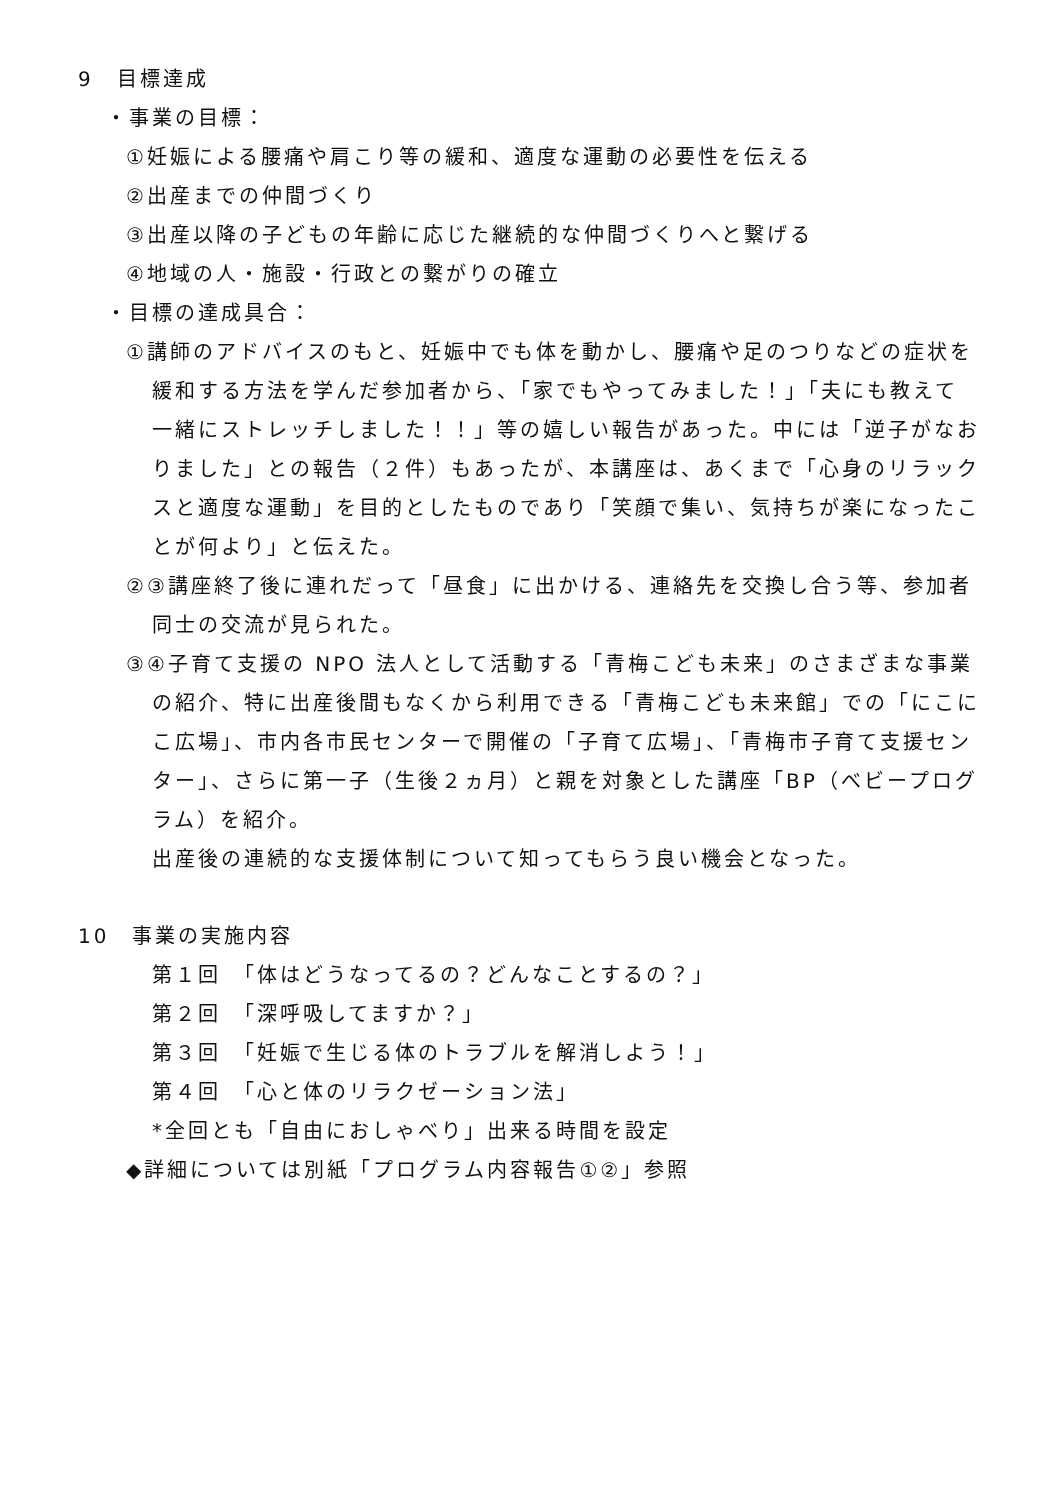9　目標達成
・事業の目標：
①妊娠による腰痛や肩こり等の緩和、適度な運動の必要性を伝える
②出産までの仲間づくり
③出産以降の子どもの年齢に応じた継続的な仲間づくりへと繋げる
④地域の人・施設・行政との繋がりの確立
・目標の達成具合：
①講師のアドバイスのもと、妊娠中でも体を動かし、腰痛や足のつりなどの症状を緩和する方法を学んだ参加者から、「家でもやってみました！」「夫にも教えて一緒にストレッチしました！！」等の嬉しい報告があった。中には「逆子がなおりました」との報告（２件）もあったが、本講座は、あくまで「心身のリラックスと適度な運動」を目的としたものであり「笑顔で集い、気持ちが楽になったことが何より」と伝えた。
②③講座終了後に連れだって「昼食」に出かける、連絡先を交換し合う等、参加者同士の交流が見られた。
③④子育て支援の NPO 法人として活動する「青梅こども未来」のさまざまな事業の紹介、特に出産後間もなくから利用できる「青梅こども未来館」での「にこにこ広場」、市内各市民センターで開催の「子育て広場」、「青梅市子育て支援センター」、さらに第一子（生後２ヵ月）と親を対象とした講座「BP（べビープログラム）を紹介。
出産後の連続的な支援体制について知ってもらう良い機会となった。
10　事業の実施内容
第１回　「体はどうなってるの？どんなことするの？」
第２回　「深呼吸してますか？」
第３回　「妊娠で生じる体のトラブルを解消しよう！」
第４回　「心と体のリラクゼーション法」
*全回とも「自由におしゃべり」出来る時間を設定
◆詳細については別紙「プログラム内容報告①②」参照